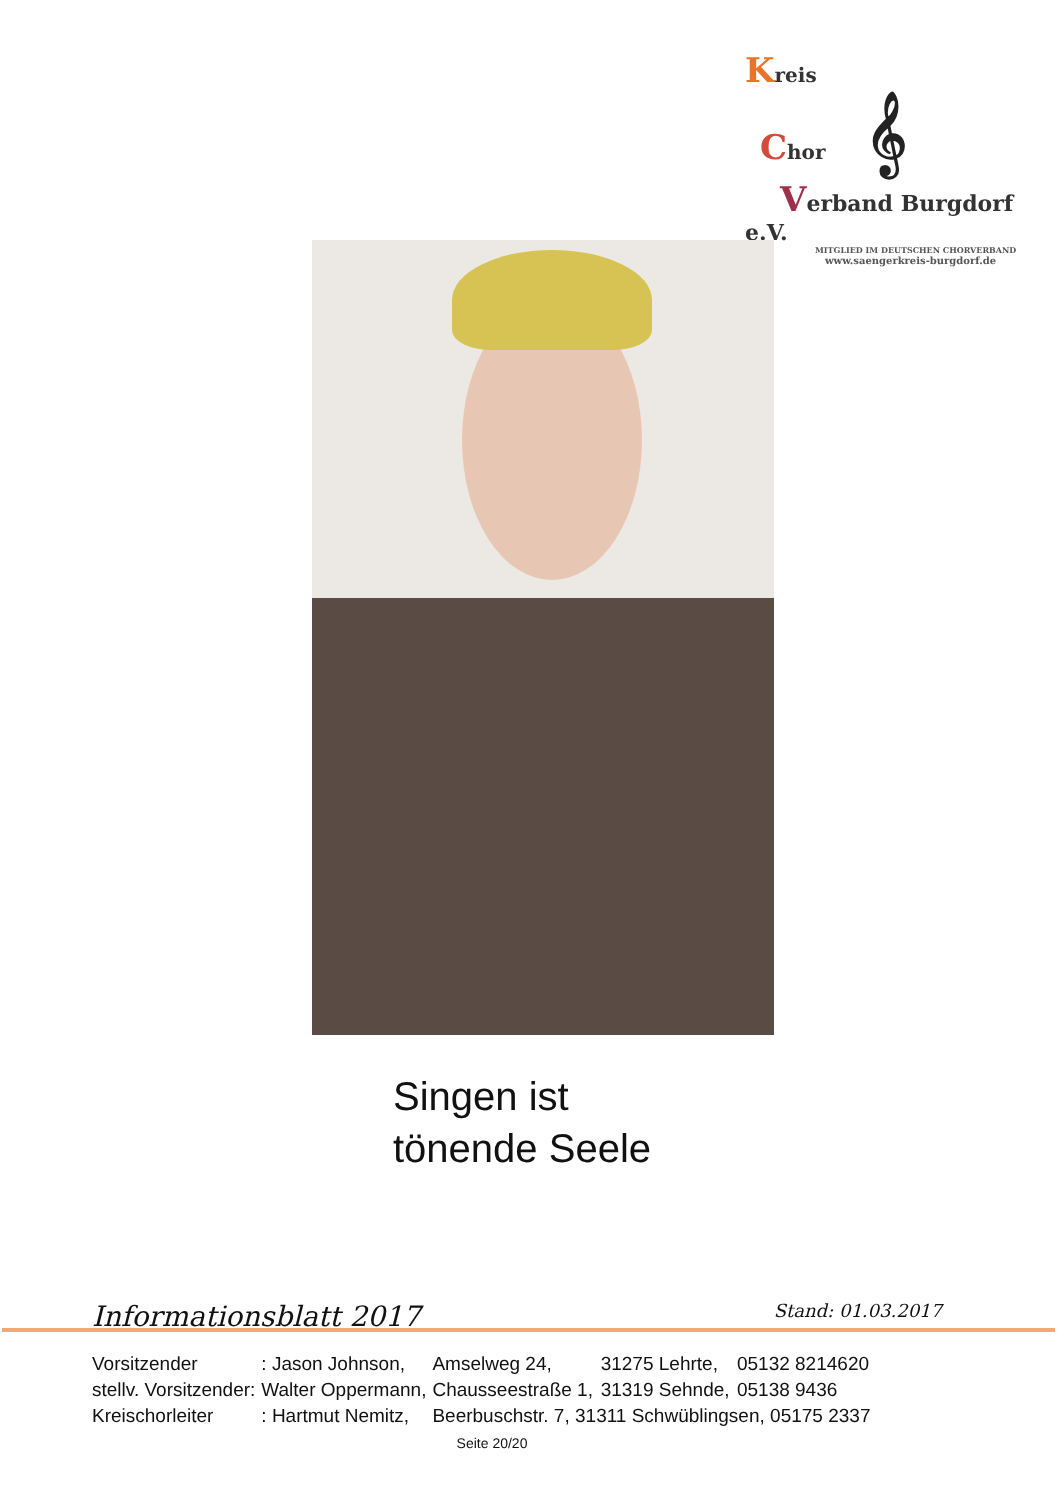Kreis
Chor 𝄞
Verband Burgdorf e.V.
MITGLIED IM DEUTSCHEN CHORVERBAND
www.saengerkreis-burgdorf.de
Singen ist
tönende Seele
Informationsblatt 2017 Stand: 01.03.2017
| Vorsitzender | : Jason Johnson, | Amselweg 24, | 31275 Lehrte, | 05132 8214620 |
| stellv. Vorsitzender: | Walter Oppermann, | Chausseestraße 1, | 31319 Sehnde, | 05138 9436 |
| Kreischorleiter | : Hartmut Nemitz, | Beerbuschstr. 7, 31311 Schwüblingsen, 05175 2337 | | |
Seite 20/20